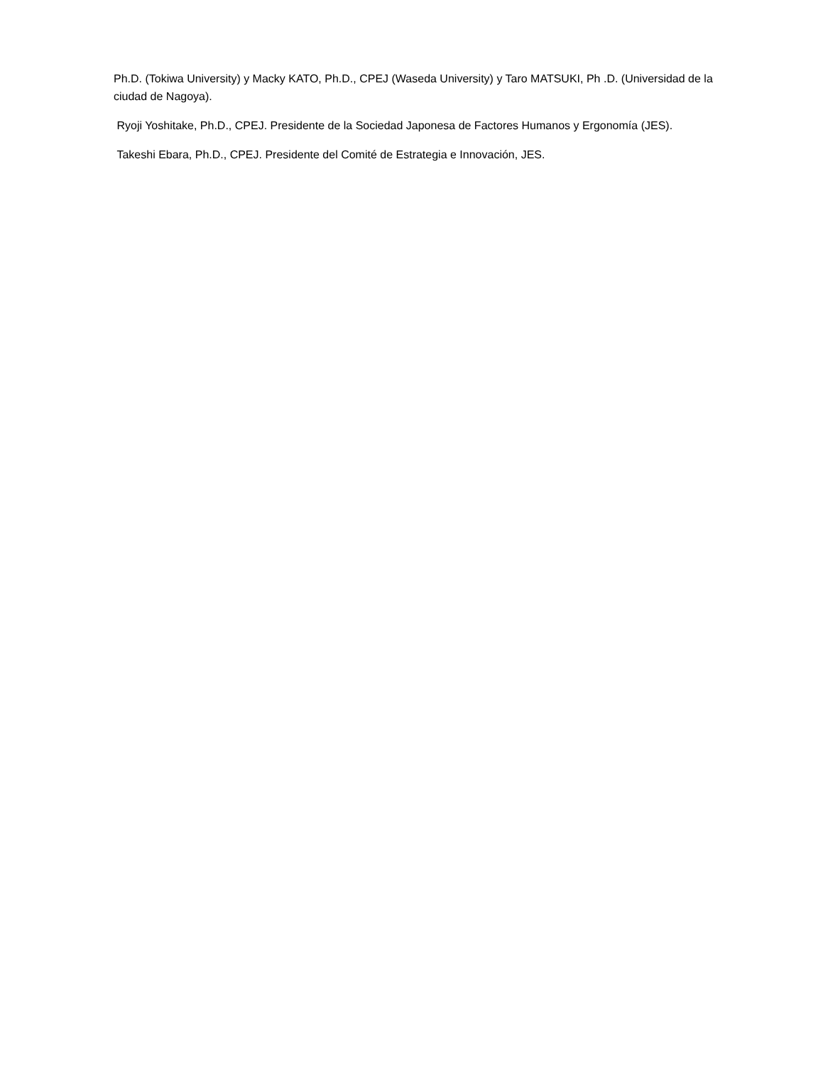Ph.D. (Tokiwa University) y Macky KATO, Ph.D., CPEJ (Waseda University) y Taro MATSUKI, Ph .D. (Universidad de la ciudad de Nagoya).
Ryoji Yoshitake, Ph.D., CPEJ. Presidente de la Sociedad Japonesa de Factores Humanos y Ergonomía (JES).
Takeshi Ebara, Ph.D., CPEJ. Presidente del Comité de Estrategia e Innovación, JES.